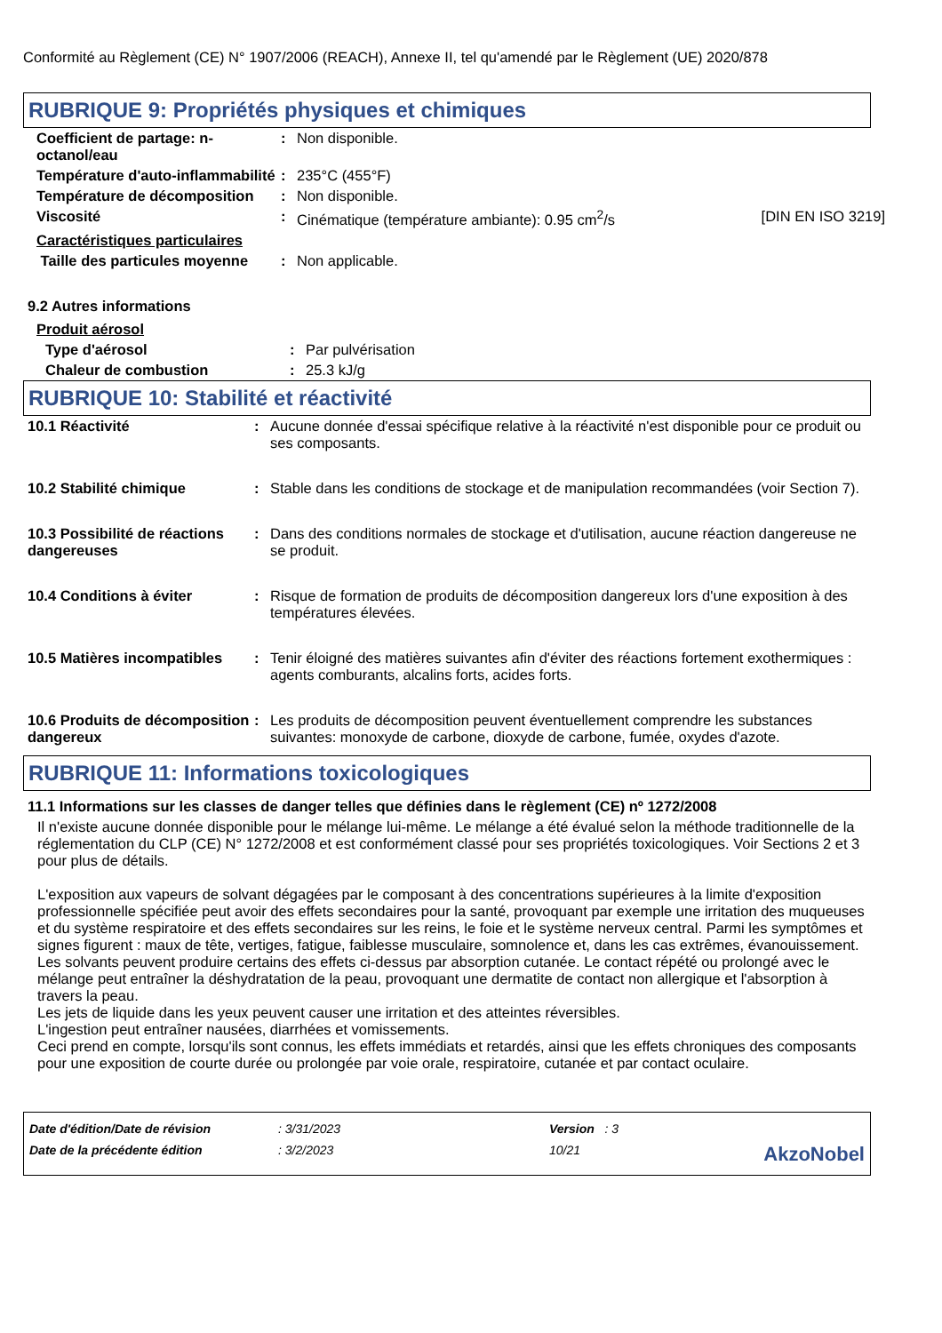Conformité au Règlement (CE) N° 1907/2006 (REACH), Annexe II, tel qu'amendé par le Règlement (UE) 2020/878
RUBRIQUE 9: Propriétés physiques et chimiques
| Coefficient de partage: n-octanol/eau | : | Non disponible. | |
| Température d'auto-inflammabilité | : | 235°C (455°F) | |
| Température de décomposition | : | Non disponible. | |
| Viscosité | : | Cinématique (température ambiante): 0.95 cm<sup>2</sup>/s | [DIN EN ISO 3219] |
| Caractéristiques particulaires | | | |
| Taille des particules moyenne | : | Non applicable. | |
9.2 Autres informations
| Produit aérosol | | |
| Type d'aérosol | : | Par pulvérisation |
| Chaleur de combustion | : | 25.3 kJ/g |
RUBRIQUE 10: Stabilité et réactivité
| 10.1 Réactivité | : | Aucune donnée d'essai spécifique relative à la réactivité n'est disponible pour ce produit ou ses composants. |
| 10.2 Stabilité chimique | : | Stable dans les conditions de stockage et de manipulation recommandées (voir Section 7). |
| 10.3 Possibilité de réactions dangereuses | : | Dans des conditions normales de stockage et d'utilisation, aucune réaction dangereuse ne se produit. |
| 10.4 Conditions à éviter | : | Risque de formation de produits de décomposition dangereux lors d'une exposition à des températures élevées. |
| 10.5 Matières incompatibles | : | Tenir éloigné des matières suivantes afin d'éviter des réactions fortement exothermiques : agents comburants, alcalins forts, acides forts. |
| 10.6 Produits de décomposition dangereux | : | Les produits de décomposition peuvent éventuellement comprendre les substances suivantes: monoxyde de carbone, dioxyde de carbone, fumée, oxydes d'azote. |
RUBRIQUE 11: Informations toxicologiques
11.1 Informations sur les classes de danger telles que définies dans le règlement (CE) nº 1272/2008
Il n'existe aucune donnée disponible pour le mélange lui-même. Le mélange a été évalué selon la méthode traditionnelle de la réglementation du CLP (CE) N° 1272/2008 et est conformément classé pour ses propriétés toxicologiques. Voir Sections 2 et 3 pour plus de détails.
L'exposition aux vapeurs de solvant dégagées par le composant à des concentrations supérieures à la limite d'exposition professionnelle spécifiée peut avoir des effets secondaires pour la santé, provoquant par exemple une irritation des muqueuses et du système respiratoire et des effets secondaires sur les reins, le foie et le système nerveux central. Parmi les symptômes et signes figurent : maux de tête, vertiges, fatigue, faiblesse musculaire, somnolence et, dans les cas extrêmes, évanouissement.
Les solvants peuvent produire certains des effets ci-dessus par absorption cutanée. Le contact répété ou prolongé avec le mélange peut entraîner la déshydratation de la peau, provoquant une dermatite de contact non allergique et l'absorption à travers la peau.
Les jets de liquide dans les yeux peuvent causer une irritation et des atteintes réversibles.
L'ingestion peut entraîner nausées, diarrhées et vomissements.
Ceci prend en compte, lorsqu'ils sont connus, les effets immédiats et retardés, ainsi que les effets chroniques des composants pour une exposition de courte durée ou prolongée par voie orale, respiratoire, cutanée et par contact oculaire.
| Date d'édition/Date de révision | : 3/31/2023 | Version : 3 | |
| Date de la précédente édition | : 3/2/2023 | 10/21 | AkzoNobel |